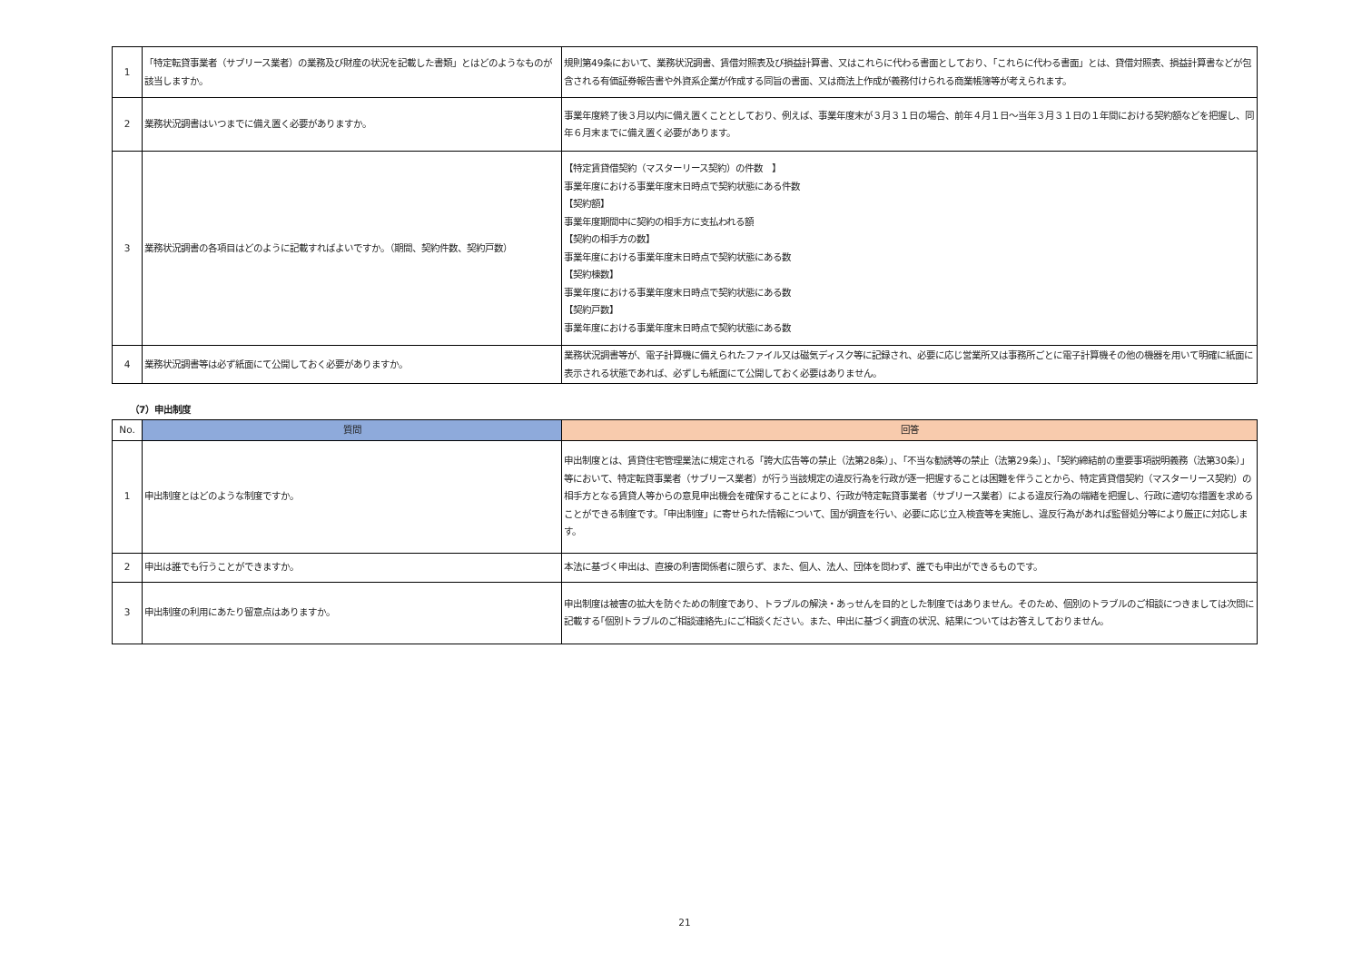| 1 | 「特定転貸事業者（サブリース業者）の業務及び財産の状況を記載した書類」とはどのようなものが該当しますか。 | 規則第49条において、業務状況調書、賃借対照表及び損益計算書、又はこれらに代わる書面としており、「これらに代わる書面」とは、貸借対照表、損益計算書などが包含される有価証券報告書や外資系企業が作成する同旨の書面、又は商法上作成が義務付けられる商業帳簿等が考えられます。 |
| 2 | 業務状況調書はいつまでに備え置く必要がありますか。 | 事業年度終了後３月以内に備え置くこととしており、例えば、事業年度末が３月３１日の場合、前年４月１日〜当年３月３１日の１年間における契約額などを把握し、同年６月末までに備え置く必要があります。 |
| 3 | 業務状況調書の各項目はどのように記載すればよいですか。（期間、契約件数、契約戸数） | 【特定賃貸借契約（マスターリース契約）の件数 】 事業年度における事業年度末日時点で契約状態にある件数 【契約額】 事業年度期間中に契約の相手方に支払われる額 【契約の相手方の数】 事業年度における事業年度末日時点で契約状態にある数 【契約棟数】 事業年度における事業年度末日時点で契約状態にある数 【契約戸数】 事業年度における事業年度末日時点で契約状態にある数 |
| 4 | 業務状況調書等は必ず紙面にて公開しておく必要がありますか。 | 業務状況調書等が、電子計算機に備えられたファイル又は磁気ディスク等に記録され、必要に応じ営業所又は事務所ごとに電子計算機その他の機器を用いて明確に紙面に表示される状態であれば、必ずしも紙面にて公開しておく必要はありません。 |
（7）申出制度
| No. | 質問 | 回答 |
| --- | --- | --- |
| 1 | 申出制度とはどのような制度ですか。 | 申出制度とは、賃貸住宅管理業法に規定される「誇大広告等の禁止（法第28条）」、「不当な勧誘等の禁止（法第29条）」、「契約締結前の重要事項説明義務（法第30条）」等において、特定転貸事業者（サブリース業者）が行う当該規定の違反行為を行政が逐一把握することは困難を伴うことから、特定賃貸借契約（マスターリース契約）の相手方となる賃貸人等からの意見申出機会を確保することにより、行政が特定転貸事業者（サブリース業者）による違反行為の端緒を把握し、行政に適切な措置を求めることができる制度です。「申出制度」に寄せられた情報について、国が調査を行い、必要に応じ立入検査等を実施し、違反行為があれば監督処分等により厳正に対応します。 |
| 2 | 申出は誰でも行うことができますか。 | 本法に基づく申出は、直接の利害関係者に限らず、また、個人、法人、団体を問わず、誰でも申出ができるものです。 |
| 3 | 申出制度の利用にあたり留意点はありますか。 | 申出制度は被害の拡大を防ぐための制度であり、トラブルの解決・あっせんを目的とした制度ではありません。そのため、個別のトラブルのご相談につきましては次問に記載する｢個別トラブルのご相談連絡先｣にご相談ください。また、申出に基づく調査の状況、結果についてはお答えしておりません。 |
21